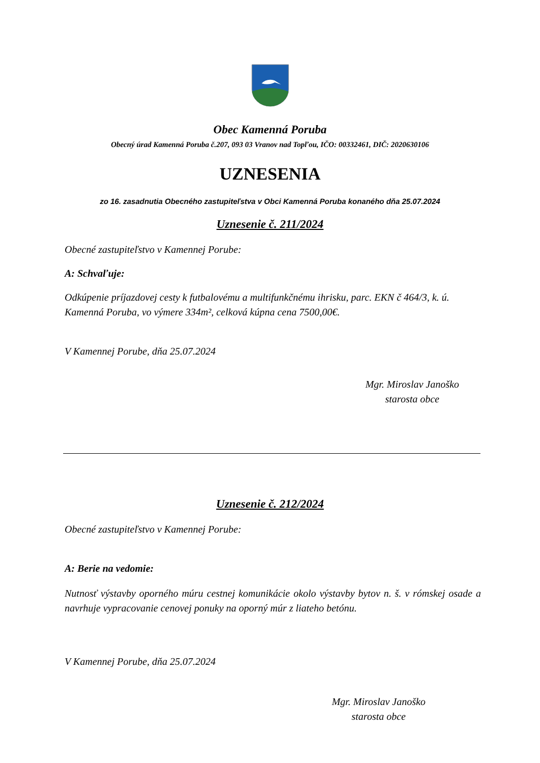Obec Kamenná Poruba
Obecný úrad Kamenná Poruba č.207, 093 03 Vranov nad Topľou, IČO: 00332461, DIČ: 2020630106
UZNESENIA
zo 16. zasadnutia Obecného zastupiteľstva v Obci Kamenná Poruba konaného dňa 25.07.2024
Uznesenie č. 211/2024
Obecné zastupiteľstvo v Kamennej Porube:
A: Schvaľuje:
Odkúpenie príjazdovej cesty k futbalovému a multifunkčnému ihrisku, parc. EKN č 464/3, k. ú. Kamenná Poruba, vo výmere 334m², celková kúpna cena 7500,00€.
V Kamennej Porube, dňa 25.07.2024
Mgr. Miroslav Janoško
starosta obce
Uznesenie č. 212/2024
Obecné zastupiteľstvo v Kamennej Porube:
A: Berie na vedomie:
Nutnosť výstavby oporného múru cestnej komunikácie okolo výstavby bytov n. š. v rómskej osade a navrhuje vypracovanie cenovej ponuky na oporný múr z liateho betónu.
V Kamennej Porube, dňa 25.07.2024
Mgr. Miroslav Janoško
starosta obce